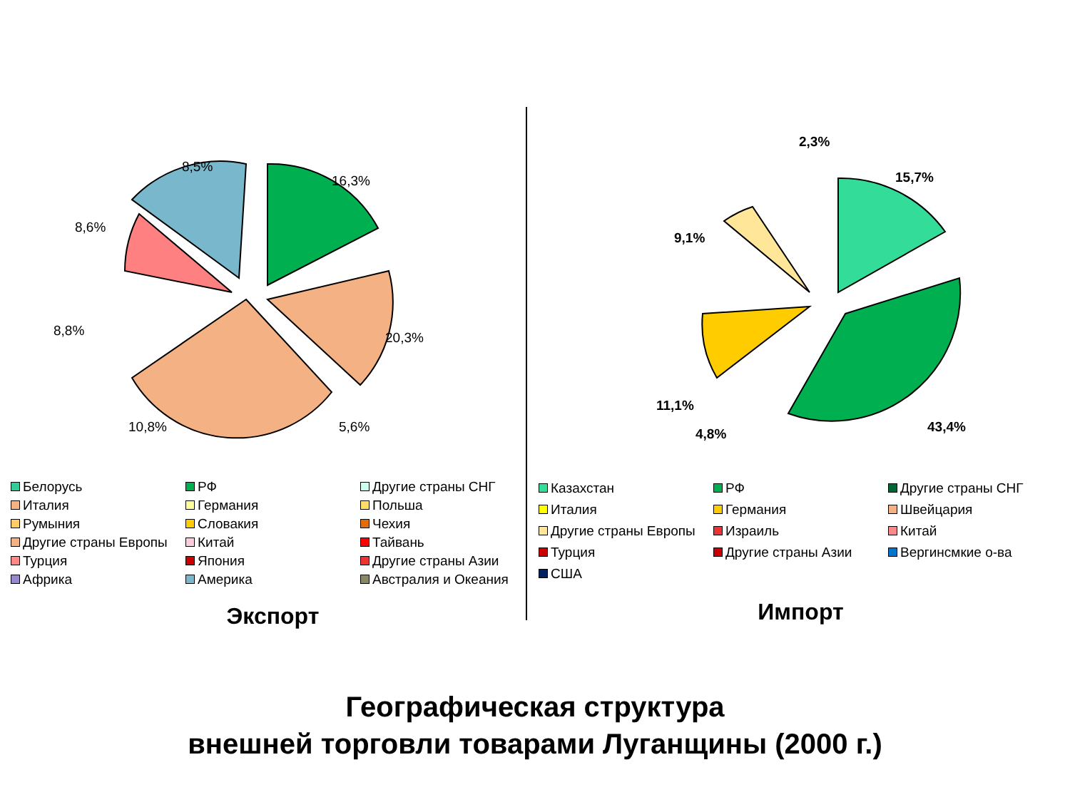16,3%
20,3%
8,8%
10,8%
8,6%
8,5%
5,6%
Белорусь РФ Другие страны СНГ Италия Германия Польша Румыния Словакия Чехия Другие страны Европы Китай Тайвань Турция Япония Другие страны Азии Африка Америка Австралия и Океания
Экспорт
15,7%
43,4%
11,1%
9,1%
4,8%
2,3%
Казахстан РФ Другие страны СНГ Италия Германия Швейцария Другие страны Европы Израиль Китай Турция Другие страны Азии Вергинсмкие о-ва США
Импорт
Географическая структура
внешней торговли товарами Луганщины (2000 г.)